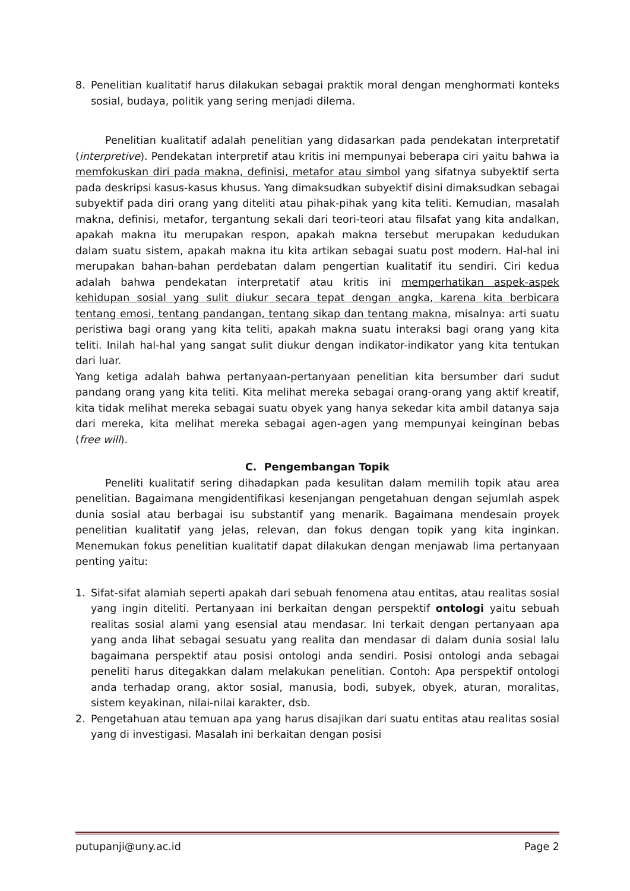8. Penelitian kualitatif harus dilakukan sebagai praktik moral dengan menghormati konteks sosial, budaya, politik yang sering menjadi dilema.
Penelitian kualitatif adalah penelitian yang didasarkan pada pendekatan interpretatif (interpretive). Pendekatan interpretif atau kritis ini mempunyai beberapa ciri yaitu bahwa ia memfokuskan diri pada makna, definisi, metafor atau simbol yang sifatnya subyektif serta pada deskripsi kasus-kasus khusus. Yang dimaksudkan subyektif disini dimaksudkan sebagai subyektif pada diri orang yang diteliti atau pihak-pihak yang kita teliti. Kemudian, masalah makna, definisi, metafor, tergantung sekali dari teori-teori atau filsafat yang kita andalkan, apakah makna itu merupakan respon, apakah makna tersebut merupakan kedudukan dalam suatu sistem, apakah makna itu kita artikan sebagai suatu post modern. Hal-hal ini merupakan bahan-bahan perdebatan dalam pengertian kualitatif itu sendiri. Ciri kedua adalah bahwa pendekatan interpretatif atau kritis ini memperhatikan aspek-aspek kehidupan sosial yang sulit diukur secara tepat dengan angka, karena kita berbicara tentang emosi, tentang pandangan, tentang sikap dan tentang makna, misalnya: arti suatu peristiwa bagi orang yang kita teliti, apakah makna suatu interaksi bagi orang yang kita teliti. Inilah hal-hal yang sangat sulit diukur dengan indikator-indikator yang kita tentukan dari luar.
Yang ketiga adalah bahwa pertanyaan-pertanyaan penelitian kita bersumber dari sudut pandang orang yang kita teliti. Kita melihat mereka sebagai orang-orang yang aktif kreatif, kita tidak melihat mereka sebagai suatu obyek yang hanya sekedar kita ambil datanya saja dari mereka, kita melihat mereka sebagai agen-agen yang mempunyai keinginan bebas (free will).
C. Pengembangan Topik
Peneliti kualitatif sering dihadapkan pada kesulitan dalam memilih topik atau area penelitian. Bagaimana mengidentifikasi kesenjangan pengetahuan dengan sejumlah aspek dunia sosial atau berbagai isu substantif yang menarik. Bagaimana mendesain proyek penelitian kualitatif yang jelas, relevan, dan fokus dengan topik yang kita inginkan. Menemukan fokus penelitian kualitatif dapat dilakukan dengan menjawab lima pertanyaan penting yaitu:
1. Sifat-sifat alamiah seperti apakah dari sebuah fenomena atau entitas, atau realitas sosial yang ingin diteliti. Pertanyaan ini berkaitan dengan perspektif ontologi yaitu sebuah realitas sosial alami yang esensial atau mendasar. Ini terkait dengan pertanyaan apa yang anda lihat sebagai sesuatu yang realita dan mendasar di dalam dunia sosial lalu bagaimana perspektif atau posisi ontologi anda sendiri. Posisi ontologi anda sebagai peneliti harus ditegakkan dalam melakukan penelitian. Contoh: Apa perspektif ontologi anda terhadap orang, aktor sosial, manusia, bodi, subyek, obyek, aturan, moralitas, sistem keyakinan, nilai-nilai karakter, dsb.
2. Pengetahuan atau temuan apa yang harus disajikan dari suatu entitas atau realitas sosial yang di investigasi. Masalah ini berkaitan dengan posisi
putupanji@uny.ac.id Page 2